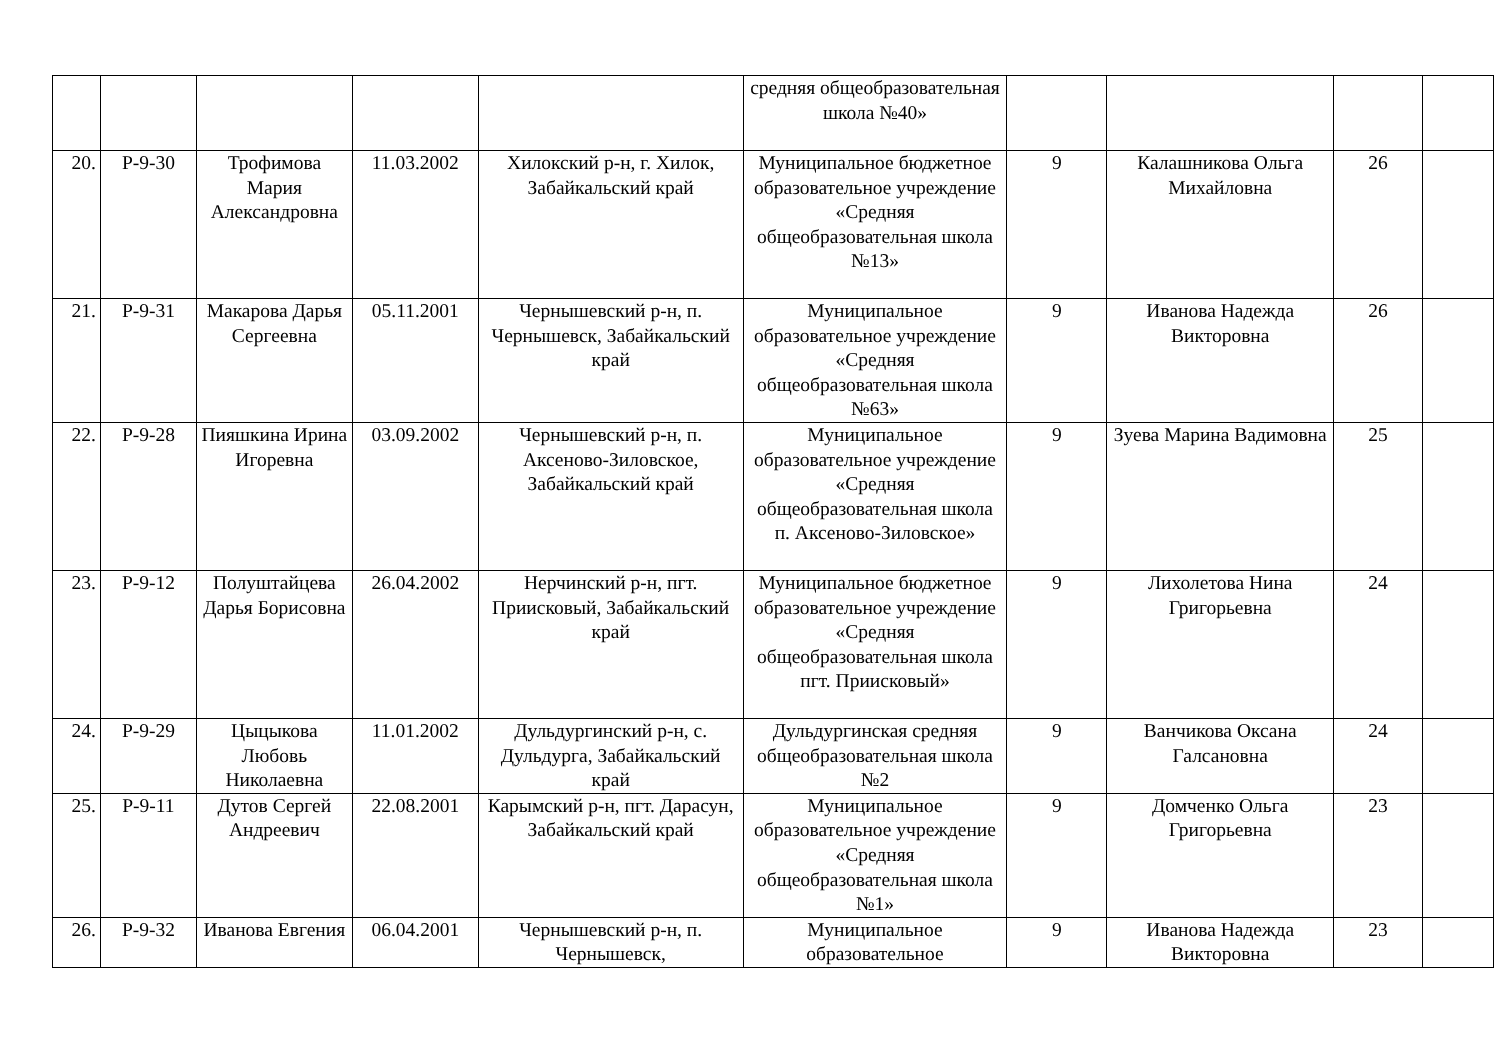| | | | | | средняя общеобразовательная школа №40» | | | | |
| 20. | Р-9-30 | Трофимова Мария Александровна | 11.03.2002 | Хилокский р-н, г. Хилок, Забайкальский край | Муниципальное бюджетное образовательное учреждение «Средняя общеобразовательная школа №13» | 9 | Калашникова Ольга Михайловна | 26 | |
| 21. | Р-9-31 | Макарова Дарья Сергеевна | 05.11.2001 | Чернышевский р-н, п. Чернышевск, Забайкальский край | Муниципальное образовательное учреждение «Средняя общеобразовательная школа №63» | 9 | Иванова Надежда Викторовна | 26 | |
| 22. | Р-9-28 | Пияшкина Ирина Игоревна | 03.09.2002 | Чернышевский р-н, п. Аксеново-Зиловское, Забайкальский край | Муниципальное образовательное учреждение «Средняя общеобразовательная школа п. Аксеново-Зиловское» | 9 | Зуева Марина Вадимовна | 25 | |
| 23. | Р-9-12 | Полуштайцева Дарья Борисовна | 26.04.2002 | Нерчинский р-н, пгт. Приисковый, Забайкальский край | Муниципальное бюджетное образовательное учреждение «Средняя общеобразовательная школа пгт. Приисковый» | 9 | Лихолетова Нина Григорьевна | 24 | |
| 24. | Р-9-29 | Цыцыкова Любовь Николаевна | 11.01.2002 | Дульдургинский р-н, с. Дульдурга, Забайкальский край | Дульдургинская средняя общеобразовательная школа №2 | 9 | Ванчикова Оксана Галсановна | 24 | |
| 25. | Р-9-11 | Дутов Сергей Андреевич | 22.08.2001 | Карымский р-н, пгт. Дарасун, Забайкальский край | Муниципальное образовательное учреждение «Средняя общеобразовательная школа №1» | 9 | Домченко Ольга Григорьевна | 23 | |
| 26. | Р-9-32 | Иванова Евгения | 06.04.2001 | Чернышевский р-н, п. Чернышевск, | Муниципальное образовательное | 9 | Иванова Надежда Викторовна | 23 | |